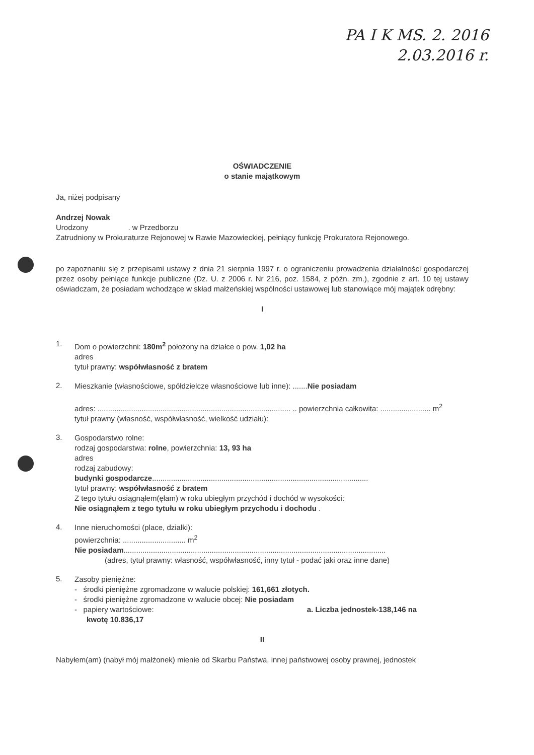PA I K MS. 2. 2016
2.03.2016 r.
OŚWIADCZENIE
o stanie majątkowym
Ja, niżej podpisany
Andrzej Nowak
Urodzony . w Przedborzu
Zatrudniony w Prokuraturze Rejonowej w Rawie Mazowieckiej, pełniący funkcję Prokuratora Rejonowego.
po zapoznaniu się z przepisami ustawy z dnia 21 sierpnia 1997 r. o ograniczeniu prowadzenia działalności gospodarczej przez osoby pełniące funkcje publiczne (Dz. U. z 2006 r. Nr 216, poz. 1584, z późn. zm.), zgodnie z art. 10 tej ustawy oświadczam, że posiadam wchodzące w skład małżeńskiej wspólności ustawowej lub stanowiące mój majątek odrębny:
I
1.
Dom o powierzchni: 180m<sup>2</sup> położony na działce o pow. 1,02 ha
adres
tytuł prawny: współwłasność z bratem
2.
Mieszkanie (własnościowe, spółdzielcze własnościowe lub inne): .......Nie posiadam
adres: ............................................................................................ .. powierzchnia całkowita: ........................ m<sup>2</sup>
tytuł prawny (własność, współwłasność, wielkość udziału):
3.
Gospodarstwo rolne:
rodzaj gospodarstwa: rolne, powierzchnia: 13, 93 ha
adres
rodzaj zabudowy:
budynki gospodarcze.......................................................................................................
tytuł prawny: współwłasność z bratem
Z tego tytułu osiągnąłem(ęłam) w roku ubiegłym przychód i dochód w wysokości:
Nie osiągnąłem z tego tytułu w roku ubiegłym przychodu i dochodu .
4.
Inne nieruchomości (place, działki):
powierzchnia: .............................. m<sup>2</sup>
Nie posiadam.............................................................................................................................
(adres, tytuł prawny: własność, współwłasność, inny tytuł - podać jaki oraz inne dane)
5.
Zasoby pieniężne:
- środki pieniężne zgromadzone w walucie polskiej: 161,661 złotych.
- środki pieniężne zgromadzone w walucie obcej: Nie posiadam
- papiery wartościowe: a. Liczba jednostek-138,146 na
kwotę 10.836,17
II
Nabyłem(am) (nabył mój małżonek) mienie od Skarbu Państwa, innej państwowej osoby prawnej, jednostek